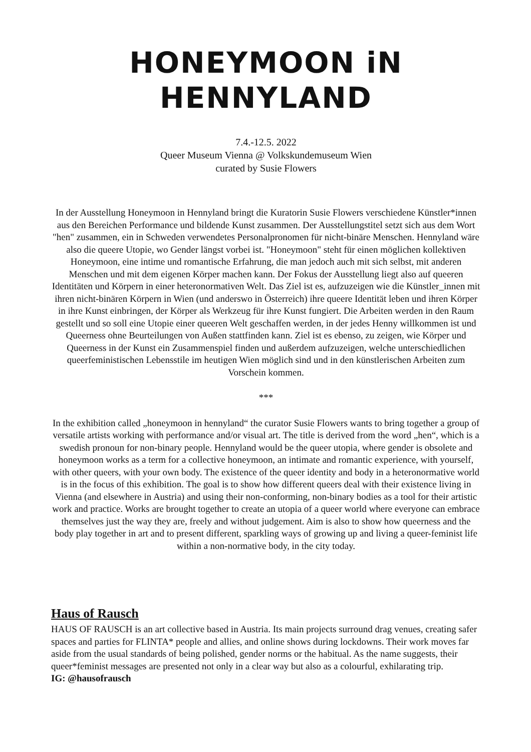HONEYMOON iN HENNYLAND
7.4.-12.5. 2022
Queer Museum Vienna @ Volkskundemuseum Wien
curated by Susie Flowers
In der Ausstellung Honeymoon in Hennyland bringt die Kuratorin Susie Flowers verschiedene Künstler*innen aus den Bereichen Performance und bildende Kunst zusammen. Der Ausstellungstitel setzt sich aus dem Wort "hen" zusammen, ein in Schweden verwendetes Personalpronomen für nicht-binäre Menschen. Hennyland wäre also die queere Utopie, wo Gender längst vorbei ist. "Honeymoon" steht für einen möglichen kollektiven Honeymoon, eine intime und romantische Erfahrung, die man jedoch auch mit sich selbst, mit anderen Menschen und mit dem eigenen Körper machen kann. Der Fokus der Ausstellung liegt also auf queeren Identitäten und Körpern in einer heteronormativen Welt. Das Ziel ist es, aufzuzeigen wie die Künstler_innen mit ihren nicht-binären Körpern in Wien (und anderswo in Österreich) ihre queere Identität leben und ihren Körper in ihre Kunst einbringen, der Körper als Werkzeug für ihre Kunst fungiert. Die Arbeiten werden in den Raum gestellt und so soll eine Utopie einer queeren Welt geschaffen werden, in der jedes Henny willkommen ist und Queerness ohne Beurteilungen von Außen stattfinden kann. Ziel ist es ebenso, zu zeigen, wie Körper und Queerness in der Kunst ein Zusammenspiel finden und außerdem aufzuzeigen, welche unterschiedlichen queerfeministischen Lebensstile im heutigen Wien möglich sind und in den künstlerischen Arbeiten zum Vorschein kommen.
***
In the exhibition called „honeymoon in hennyland“ the curator Susie Flowers wants to bring together a group of versatile artists working with performance and/or visual art. The title is derived from the word „hen“, which is a swedish pronoun for non-binary people. Hennyland would be the queer utopia, where gender is obsolete and honeymoon works as a term for a collective honeymoon, an intimate and romantic experience, with yourself, with other queers, with your own body. The existence of the queer identity and body in a heteronormative world is in the focus of this exhibition. The goal is to show how different queers deal with their existence living in Vienna (and elsewhere in Austria) and using their non-conforming, non-binary bodies as a tool for their artistic work and practice. Works are brought together to create an utopia of a queer world where everyone can embrace themselves just the way they are, freely and without judgement. Aim is also to show how queerness and the body play together in art and to present different, sparkling ways of growing up and living a queer-feminist life within a non-normative body, in the city today.
Haus of Rausch
HAUS OF RAUSCH is an art collective based in Austria. Its main projects surround drag venues, creating safer spaces and parties for FLINTA* people and allies, and online shows during lockdowns. Their work moves far aside from the usual standards of being polished, gender norms or the habitual. As the name suggests, their queer*feminist messages are presented not only in a clear way but also as a colourful, exhilarating trip.
IG: @hausofrausch